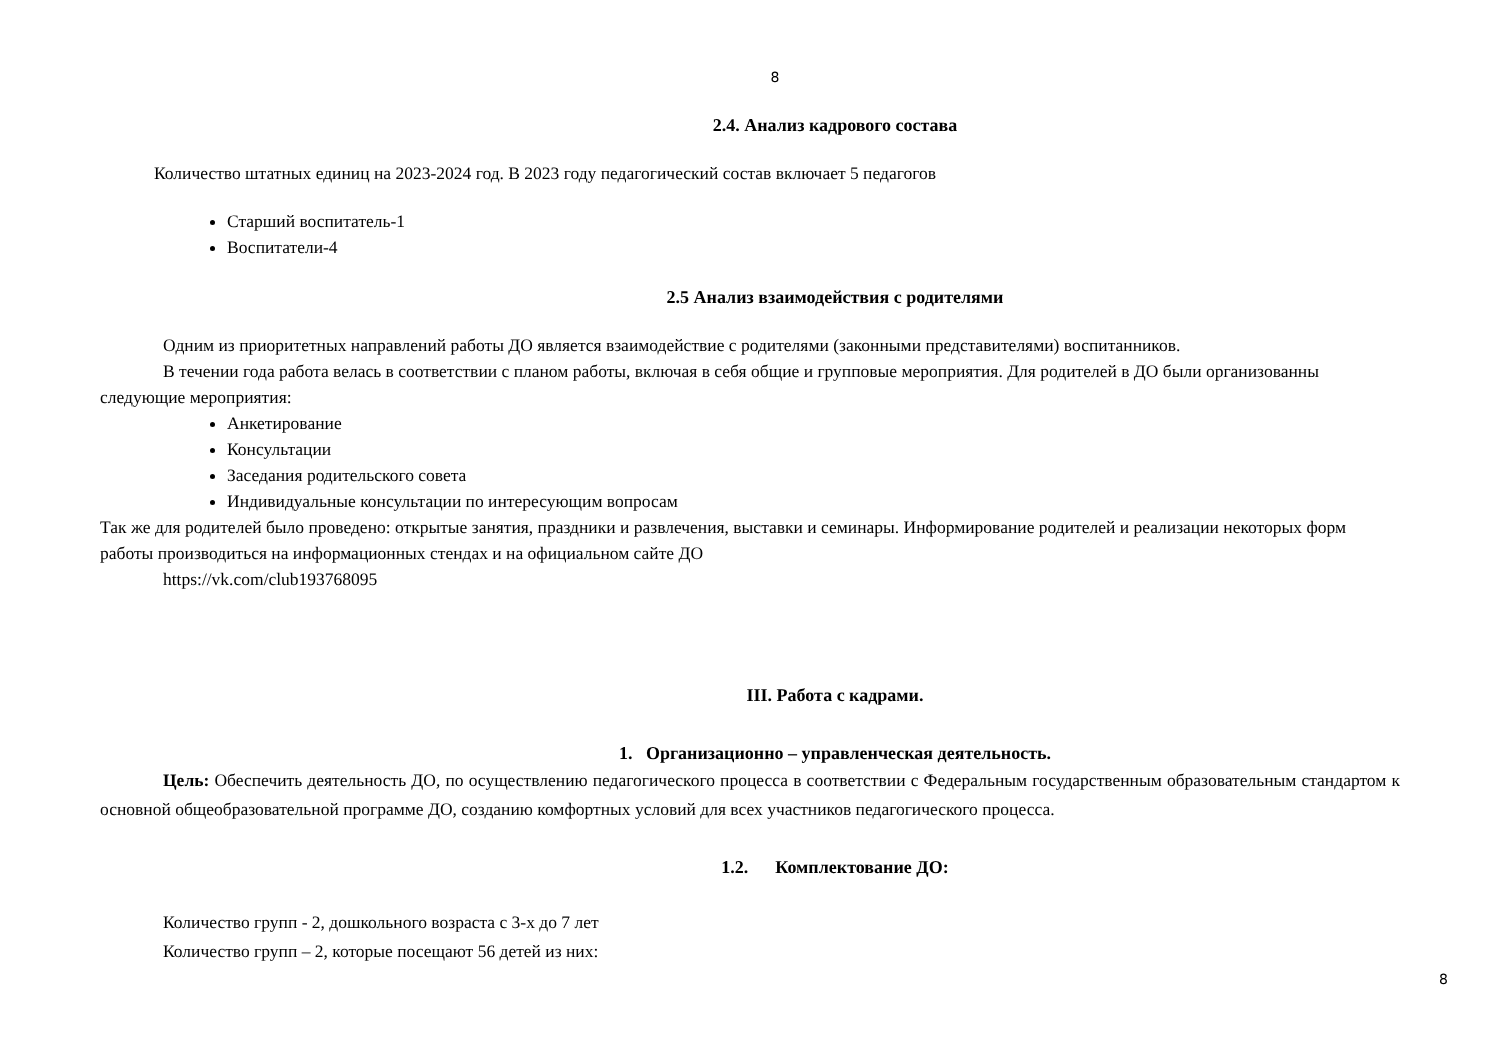8
2.4. Анализ кадрового состава
Количество штатных единиц на 2023-2024 год. В 2023 году педагогический состав включает 5 педагогов
Старший воспитатель-1
Воспитатели-4
2.5 Анализ взаимодействия с родителями
Одним из приоритетных направлений работы ДО является взаимодействие с родителями (законными представителями) воспитанников.
В течении года работа велась в соответствии с планом работы, включая в себя общие и групповые мероприятия. Для родителей в ДО были организованны следующие мероприятия:
Анкетирование
Консультации
Заседания родительского совета
Индивидуальные консультации по интересующим вопросам
Так же для родителей было проведено: открытые занятия, праздники и развлечения, выставки и семинары. Информирование родителей и реализации некоторых форм работы производиться на информационных стендах и на официальном сайте ДО
https://vk.com/club193768095
III. Работа с кадрами.
1. Организационно – управленческая деятельность.
Цель: Обеспечить деятельность ДО, по осуществлению педагогического процесса в соответствии с Федеральным государственным образовательным стандартом к основной общеобразовательной программе ДО, созданию комфортных условий для всех участников педагогического процесса.
1.2. Комплектование ДО:
Количество групп - 2, дошкольного возраста с 3-х до 7 лет
Количество групп – 2, которые посещают 56 детей из них:
8